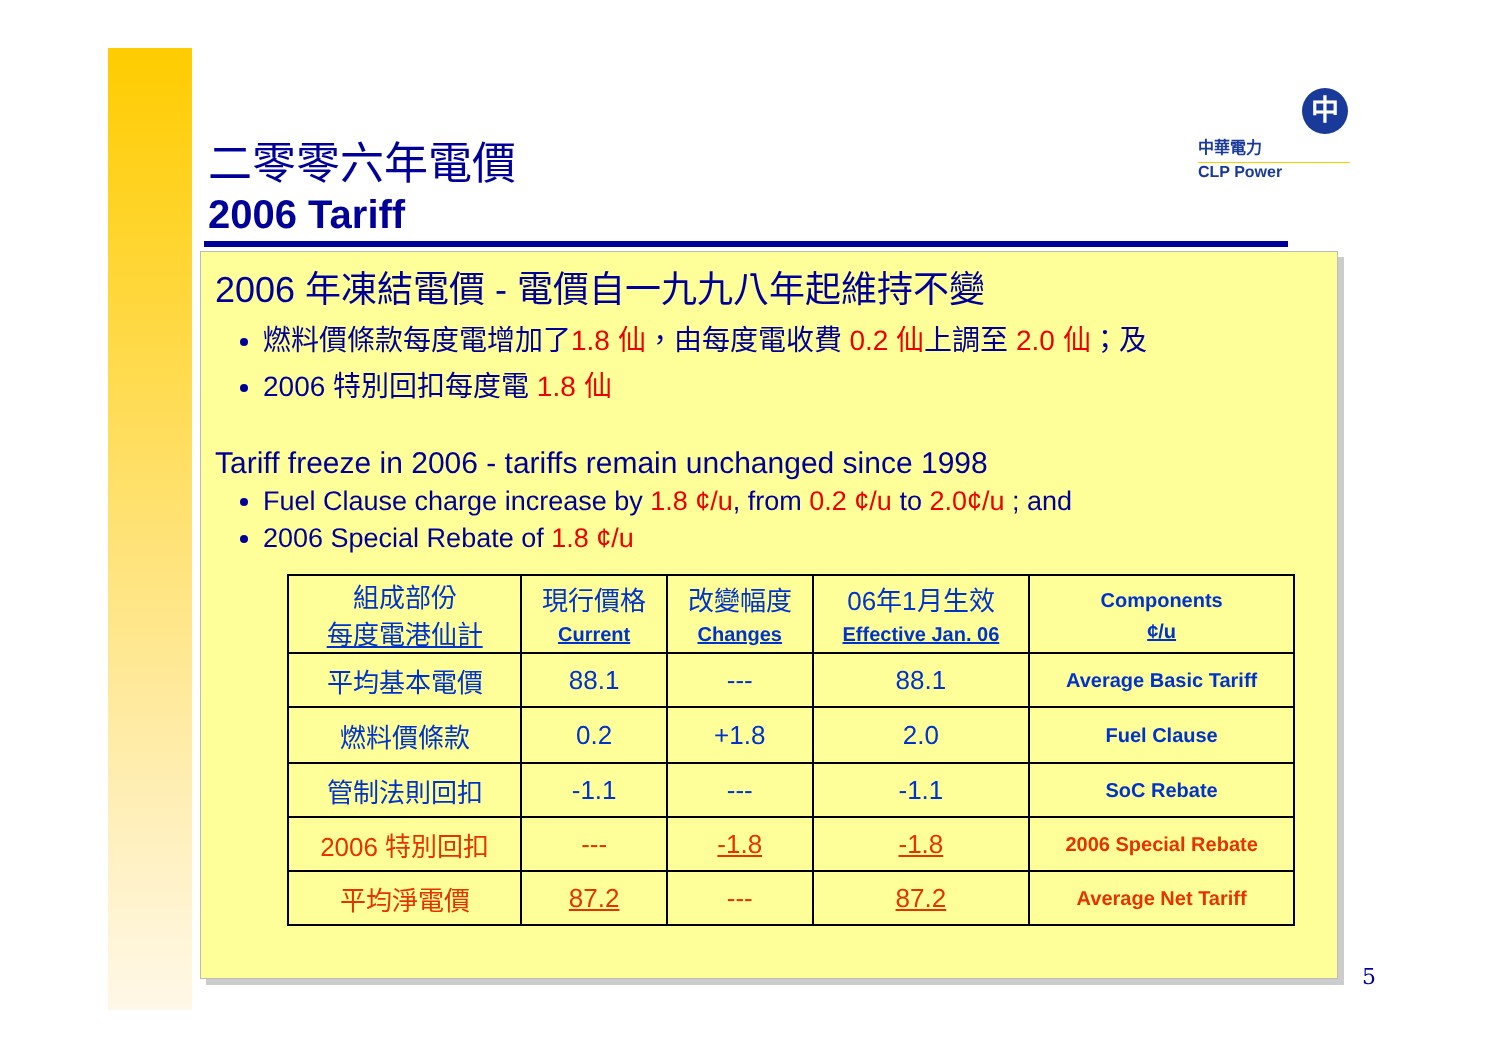二零零六年電價
2006 Tariff
中
中華電力
CLP Power
2006 年凍結電價 - 電價自一九九八年起維持不變
燃料價條款每度電增加了1.8 仙，由每度電收費 0.2 仙上調至 2.0 仙；及
2006 特別回扣每度電 1.8 仙
Tariff freeze in 2006 - tariffs remain unchanged since 1998
Fuel Clause charge increase by 1.8 ¢/u, from 0.2 ¢/u to 2.0¢/u ; and
2006 Special Rebate of 1.8 ¢/u
| 組成部份 每度電港仙計 | 現行價格 Current | 改變幅度 Changes | 06年1月生效 Effective Jan. 06 | Components ¢/u |
| 平均基本電價 | 88.1 | --- | 88.1 | Average Basic Tariff |
| 燃料價條款 | 0.2 | +1.8 | 2.0 | Fuel Clause |
| 管制法則回扣 | -1.1 | --- | -1.1 | SoC Rebate |
| 2006 特別回扣 | --- | -1.8 | -1.8 | 2006 Special Rebate |
| 平均淨電價 | 87.2 | --- | 87.2 | Average Net Tariff |
5